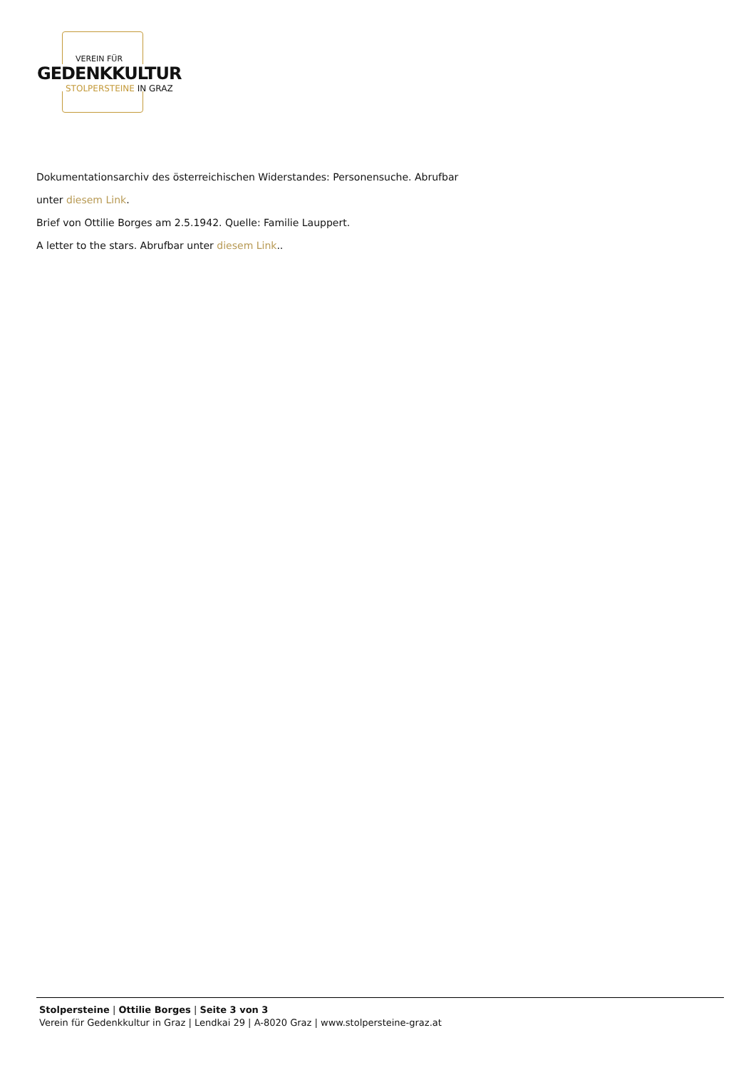VEREIN FÜR
GEDENKKULTUR
STOLPERSTEINE IN GRAZ
Dokumentationsarchiv des österreichischen Widerstandes: Personensuche. Abrufbar
unter diesem Link.
Brief von Ottilie Borges am 2.5.1942. Quelle: Familie Lauppert.
A letter to the stars. Abrufbar unter diesem Link..
Stolpersteine | Ottilie Borges | Seite 3 von 3
Verein für Gedenkkultur in Graz | Lendkai 29 | A-8020 Graz | www.stolpersteine-graz.at